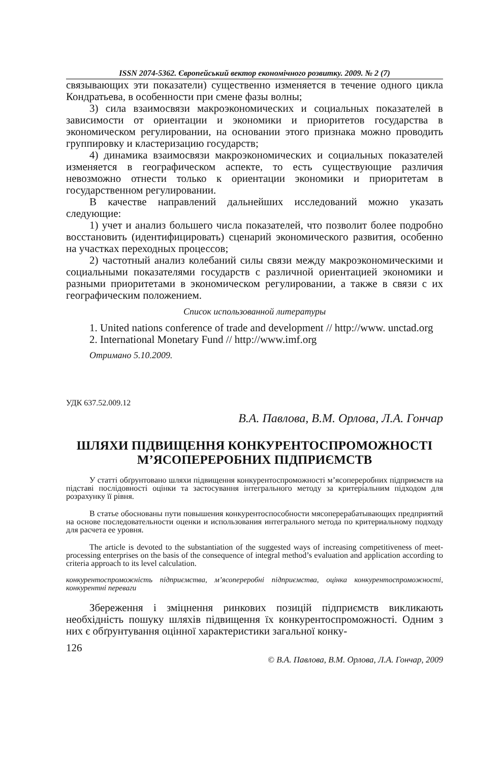ISSN 2074-5362. Європейський вектор економічного розвитку. 2009. № 2 (7)
связывающих эти показатели) существенно изменяется в течение одного цикла Кондратьева, в особенности при смене фазы волны;
3) сила взаимосвязи макроэкономических и социальных показателей в зависимости от ориентации и экономики и приоритетов государства в экономическом регулировании, на основании этого признака можно проводить группировку и кластеризацию государств;
4) динамика взаимосвязи макроэкономических и социальных показателей изменяется в географическом аспекте, то есть существующие различия невозможно отнести только к ориентации экономики и приоритетам в государственном регулировании.
В качестве направлений дальнейших исследований можно указать следующие:
1) учет и анализ большего числа показателей, что позволит более подробно восстановить (идентифицировать) сценарий экономического развития, особенно на участках переходных процессов;
2) частотный анализ колебаний силы связи между макроэкономическими и социальными показателями государств с различной ориентацией экономики и разными приоритетами в экономическом регулировании, а также в связи с их географическим положением.
Список использованной литературы
1. United nations conference of trade and development // http://www. unctad.org
2. International Monetary Fund // http://www.imf.org
Отримано 5.10.2009.
УДК 637.52.009.12
В.А. Павлова, В.М. Орлова, Л.А. Гончар
ШЛЯХИ ПІДВИЩЕННЯ КОНКУРЕНТОСПРОМОЖНОСТІ
М’ЯСОПЕРЕРОБНИХ ПІДПРИЄМСТВ
У статті обґрунтовано шляхи підвищення конкурентоспроможності м’ясопереробних підприємств на підставі послідовності оцінки та застосування інтегрального методу за критеріальним підходом для розрахунку її рівня.
В статье обоснованы пути повышения конкурентоспособности мясоперерабатывающих предприятий на основе последовательности оценки и использования интегрального метода по критериальному подходу для расчета ее уровня.
The article is devoted to the substantiation of the suggested ways of increasing competitiveness of meet-processing enterprises on the basis of the consequence of integral method’s evaluation and application according to criteria approach to its level calculation.
конкурентоспроможність підприємства, м’ясопереробні підприємства, оцінка конкурентоспроможності, конкурентні переваги
Збереження і зміцнення ринкових позицій підприємств викликають необхідність пошуку шляхів підвищення їх конкурентоспроможності. Одним з них є обґрунтування оцінної характеристики загальної конку-
126
© В.А. Павлова, В.М. Орлова, Л.А. Гончар, 2009